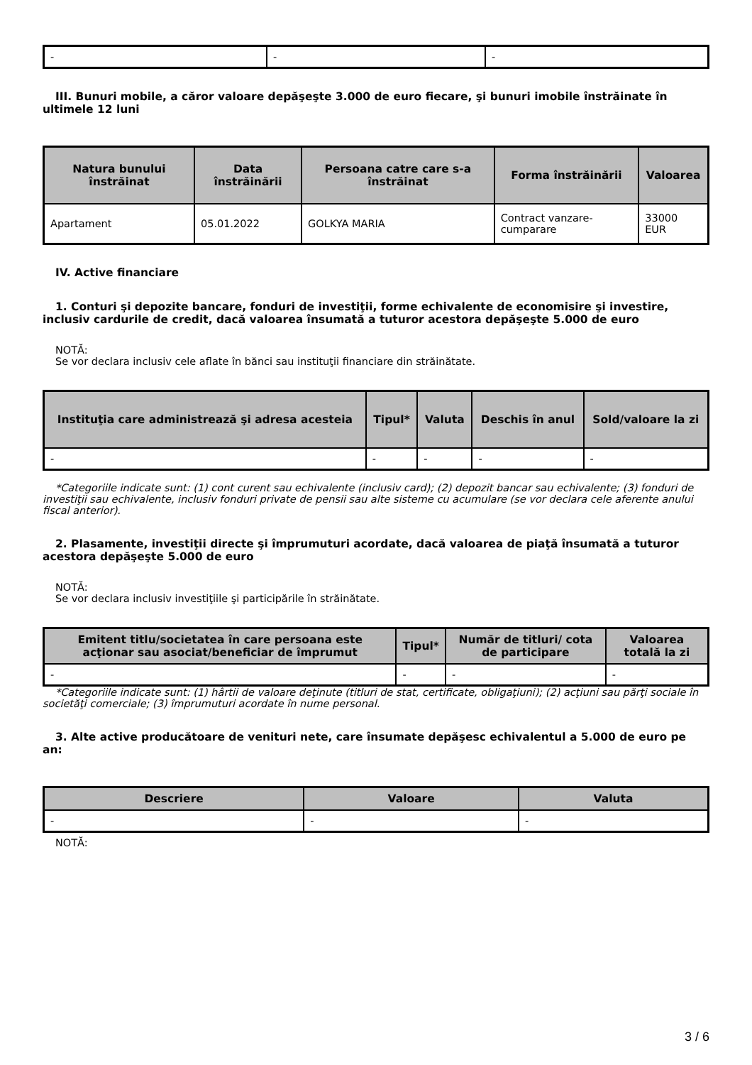| - | - | - |
III. Bunuri mobile, a căror valoare depăşeşte 3.000 de euro fiecare, şi bunuri imobile înstrăinate în ultimele 12 luni
| Natura bunului înstrăinat | Data înstrăinării | Persoana catre care s-a înstrăinat | Forma înstrăinării | Valoarea |
| --- | --- | --- | --- | --- |
| Apartament | 05.01.2022 | GOLKYA MARIA | Contract vanzare-cumparare | 33000 EUR |
IV. Active financiare
1. Conturi şi depozite bancare, fonduri de investiţii, forme echivalente de economisire şi investire, inclusiv cardurile de credit, dacă valoarea însumată a tuturor acestora depăşeşte 5.000 de euro
NOTĂ:
Se vor declara inclusiv cele aflate în bănci sau instituţii financiare din străinătate.
| Instituţia care administrează şi adresa acesteia | Tipul* | Valuta | Deschis în anul | Sold/valoare la zi |
| --- | --- | --- | --- | --- |
| - | - | - | - | - |
*Categoriile indicate sunt: (1) cont curent sau echivalente (inclusiv card); (2) depozit bancar sau echivalente; (3) fonduri de investiţii sau echivalente, inclusiv fonduri private de pensii sau alte sisteme cu acumulare (se vor declara cele aferente anului fiscal anterior).
2. Plasamente, investiţii directe şi împrumuturi acordate, dacă valoarea de piaţă însumată a tuturor acestora depăşeşte 5.000 de euro
NOTĂ:
Se vor declara inclusiv investiţiile şi participările în străinătate.
| Emitent titlu/societatea în care persoana este acţionar sau asociat/beneficiar de împrumut | Tipul* | Număr de titluri/ cota de participare | Valoarea totală la zi |
| --- | --- | --- | --- |
| - | - | - | - |
*Categoriile indicate sunt: (1) hârtii de valoare deţinute (titluri de stat, certificate, obligaţiuni); (2) acţiuni sau părţi sociale în societăţi comerciale; (3) împrumuturi acordate în nume personal.
3. Alte active producătoare de venituri nete, care însumate depăşesc echivalentul a 5.000 de euro pe an:
| Descriere | Valoare | Valuta |
| --- | --- | --- |
| - | - | - |
NOTĂ:
3 / 6